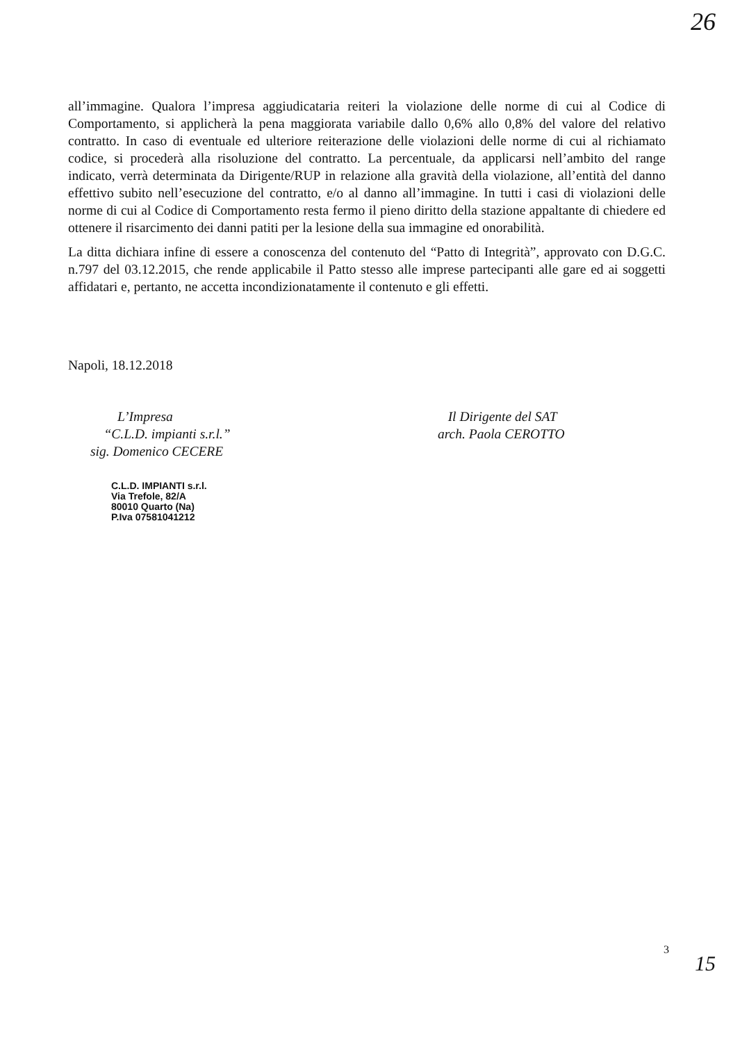26
all’immagine. Qualora l’impresa aggiudicataria reiteri la violazione delle norme di cui al Codice di Comportamento, si applicherà la pena maggiorata variabile dallo 0,6% allo 0,8% del valore del relativo contratto. In caso di eventuale ed ulteriore reiterazione delle violazioni delle norme di cui al richiamato codice, si procederà alla risoluzione del contratto. La percentuale, da applicarsi nell’ambito del range indicato, verrà determinata da Dirigente/RUP in relazione alla gravità della violazione, all’entità del danno effettivo subito nell’esecuzione del contratto, e/o al danno all’immagine. In tutti i casi di violazioni delle norme di cui al Codice di Comportamento resta fermo il pieno diritto della stazione appaltante di chiedere ed ottenere il risarcimento dei danni patiti per la lesione della sua immagine ed onorabilità.
La ditta dichiara infine di essere a conoscenza del contenuto del “Patto di Integrità”, approvato con D.G.C. n.797 del 03.12.2015, che rende applicabile il Patto stesso alle imprese partecipanti alle gare ed ai soggetti affidatari e, pertanto, ne accetta incondizionatamente il contenuto e gli effetti.
Napoli, 18.12.2018
L’Impresa
“C.L.D. impianti s.r.l.”
sig. Domenico CECERE
Il Dirigente del SAT
arch. Paola CEROTTO
C.L.D. IMPIANTI s.r.l.
Via Trefole, 82/A
80010 Quarto (Na)
P.Iva 07581041212
3
15